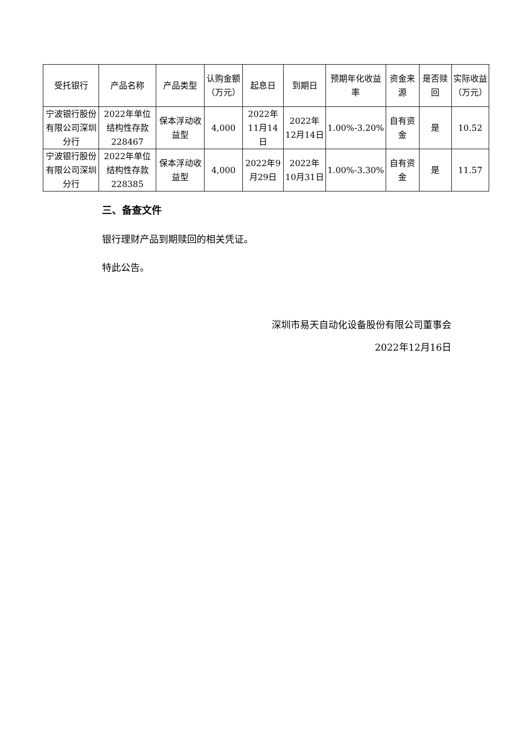| 受托银行 | 产品名称 | 产品类型 | 认购金额（万元） | 起息日 | 到期日 | 预期年化收益率 | 资金来源 | 是否赎回 | 实际收益（万元） |
| --- | --- | --- | --- | --- | --- | --- | --- | --- | --- |
| 宁波银行股份有限公司深圳分行 | 2022年单位结构性存款228467 | 保本浮动收益型 | 4,000 | 2022年11月14日 | 2022年12月14日 | 1.00%-3.20% | 自有资金 | 是 | 10.52 |
| 宁波银行股份有限公司深圳分行 | 2022年单位结构性存款228385 | 保本浮动收益型 | 4,000 | 2022年9月29日 | 2022年10月31日 | 1.00%-3.30% | 自有资金 | 是 | 11.57 |
三、备查文件
银行理财产品到期赎回的相关凭证。
特此公告。
深圳市易天自动化设备股份有限公司董事会
2022年12月16日